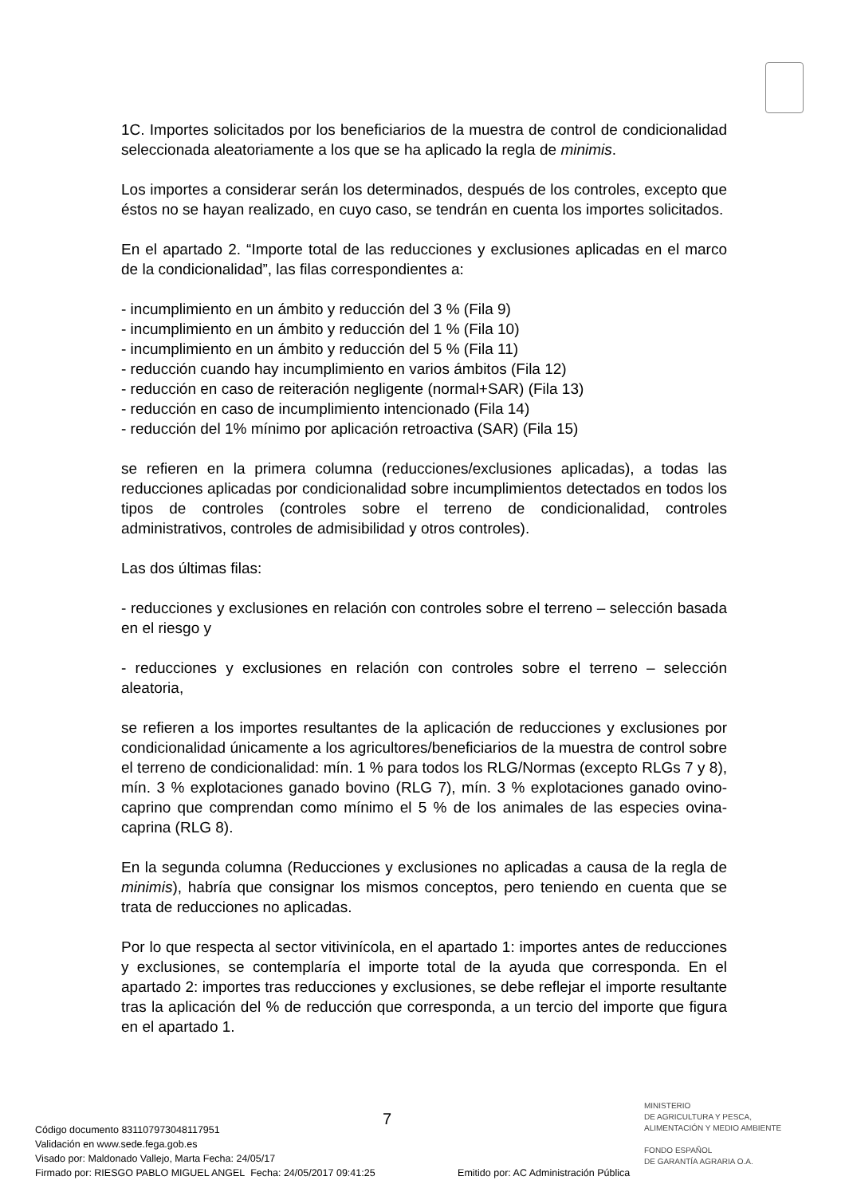1C. Importes solicitados por los beneficiarios de la muestra de control de condicionalidad seleccionada aleatoriamente a los que se ha aplicado la regla de minimis.
Los importes a considerar serán los determinados, después de los controles, excepto que éstos no se hayan realizado, en cuyo caso, se tendrán en cuenta los importes solicitados.
En el apartado 2. “Importe total de las reducciones y exclusiones aplicadas en el marco de la condicionalidad”, las filas correspondientes a:
- incumplimiento en un ámbito y reducción del 3 % (Fila 9)
- incumplimiento en un ámbito y reducción del 1 % (Fila 10)
- incumplimiento en un ámbito y reducción del 5 % (Fila 11)
- reducción cuando hay incumplimiento en varios ámbitos (Fila 12)
- reducción en caso de reiteración negligente (normal+SAR) (Fila 13)
- reducción en caso de incumplimiento intencionado (Fila 14)
- reducción del 1% mínimo por aplicación retroactiva (SAR) (Fila 15)
se refieren en la primera columna (reducciones/exclusiones aplicadas), a todas las reducciones aplicadas por condicionalidad sobre incumplimientos detectados en todos los tipos de controles (controles sobre el terreno de condicionalidad, controles administrativos, controles de admisibilidad y otros controles).
Las dos últimas filas:
- reducciones y exclusiones en relación con controles sobre el terreno – selección basada en el riesgo y
- reducciones y exclusiones en relación con controles sobre el terreno – selección aleatoria,
se refieren a los importes resultantes de la aplicación de reducciones y exclusiones por condicionalidad únicamente a los agricultores/beneficiarios de la muestra de control sobre el terreno de condicionalidad: mín. 1 % para todos los RLG/Normas (excepto RLGs 7 y 8), mín. 3 % explotaciones ganado bovino (RLG 7), mín. 3 % explotaciones ganado ovino-caprino que comprendan como mínimo el 5 % de los animales de las especies ovina-caprina (RLG 8).
En la segunda columna (Reducciones y exclusiones no aplicadas a causa de la regla de minimis), habría que consignar los mismos conceptos, pero teniendo en cuenta que se trata de reducciones no aplicadas.
Por lo que respecta al sector vitivinícola, en el apartado 1: importes antes de reducciones y exclusiones, se contemplaría el importe total de la ayuda que corresponda. En el apartado 2: importes tras reducciones y exclusiones, se debe reflejar el importe resultante tras la aplicación del % de reducción que corresponda, a un tercio del importe que figura en el apartado 1.
7
MINISTERIO
DE AGRICULTURA Y PESCA,
ALIMENTACIÓN Y MEDIO AMBIENTE
FONDO ESPAÑOL
DE GARANTÍA AGRARIA O.A.
Código documento 8311079730481179​51
Validación en www.sede.fega.gob.es
Visado por: Maldonado Vallejo, Marta Fecha: 24/05/17
Firmado por: RIESGO PABLO MIGUEL ANGEL Fecha: 24/05/2017 09:41:25 Emitido por: AC Administración Pública